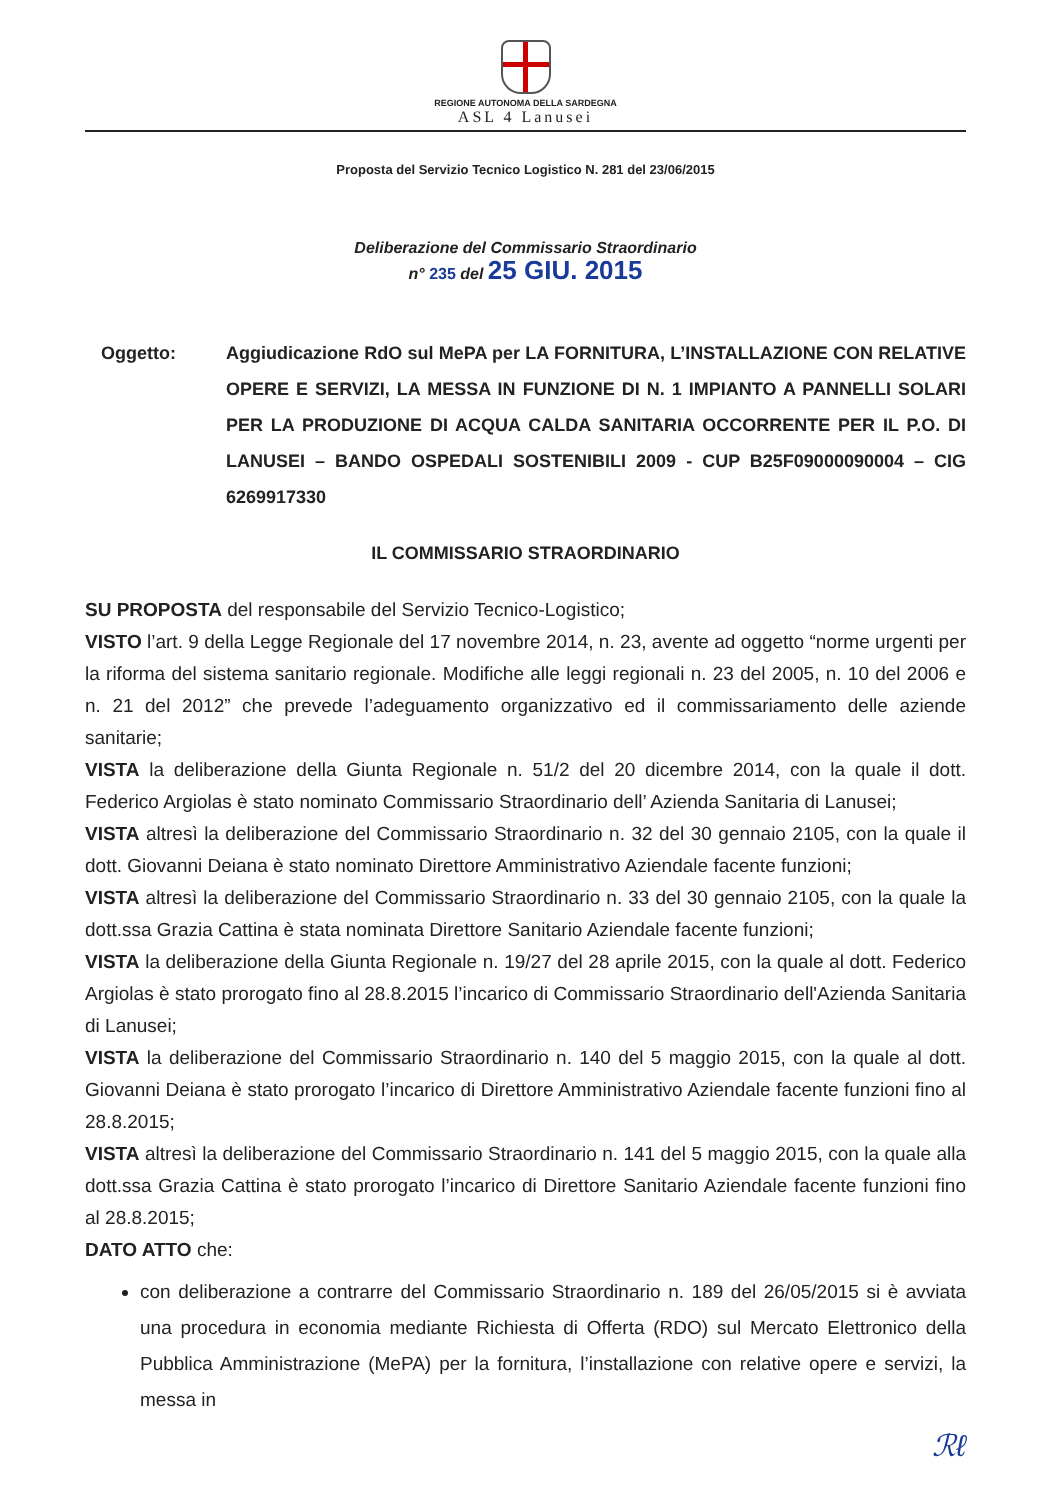REGIONE AUTONOMA DELLA SARDEGNA
ASL 4 Lanusei
Proposta del Servizio Tecnico Logistico N. 281 del 23/06/2015
Deliberazione del Commissario Straordinario
n° 235 del 25 GIU. 2015
Oggetto: Aggiudicazione RdO sul MePA per LA FORNITURA, L’INSTALLAZIONE CON RELATIVE OPERE E SERVIZI, LA MESSA IN FUNZIONE DI N. 1 IMPIANTO A PANNELLI SOLARI PER LA PRODUZIONE DI ACQUA CALDA SANITARIA OCCORRENTE PER IL P.O. DI LANUSEI – BANDO OSPEDALI SOSTENIBILI 2009 - CUP B25F09000090004 – CIG 6269917330
IL COMMISSARIO STRAORDINARIO
SU PROPOSTA del responsabile del Servizio Tecnico-Logistico;
VISTO l’art. 9 della Legge Regionale del 17 novembre 2014, n. 23, avente ad oggetto “norme urgenti per la riforma del sistema sanitario regionale. Modifiche alle leggi regionali n. 23 del 2005, n. 10 del 2006 e n. 21 del 2012” che prevede l’adeguamento organizzativo ed il commissariamento delle aziende sanitarie;
VISTA la deliberazione della Giunta Regionale n. 51/2 del 20 dicembre 2014, con la quale il dott. Federico Argiolas è stato nominato Commissario Straordinario dell’ Azienda Sanitaria di Lanusei;
VISTA altresì la deliberazione del Commissario Straordinario n. 32 del 30 gennaio 2105, con la quale il dott. Giovanni Deiana è stato nominato Direttore Amministrativo Aziendale facente funzioni;
VISTA altresì la deliberazione del Commissario Straordinario n. 33 del 30 gennaio 2105, con la quale la dott.ssa Grazia Cattina è stata nominata Direttore Sanitario Aziendale facente funzioni;
VISTA la deliberazione della Giunta Regionale n. 19/27 del 28 aprile 2015, con la quale al dott. Federico Argiolas è stato prorogato fino al 28.8.2015 l’incarico di Commissario Straordinario dell'Azienda Sanitaria di Lanusei;
VISTA la deliberazione del Commissario Straordinario n. 140 del 5 maggio 2015, con la quale al dott. Giovanni Deiana è stato prorogato l’incarico di Direttore Amministrativo Aziendale facente funzioni fino al 28.8.2015;
VISTA altresì la deliberazione del Commissario Straordinario n. 141 del 5 maggio 2015, con la quale alla dott.ssa Grazia Cattina è stato prorogato l’incarico di Direttore Sanitario Aziendale facente funzioni fino al 28.8.2015;
DATO ATTO che:
con deliberazione a contrarre del Commissario Straordinario n. 189 del 26/05/2015 si è avviata una procedura in economia mediante Richiesta di Offerta (RDO) sul Mercato Elettronico della Pubblica Amministrazione (MePA) per la fornitura, l’installazione con relative opere e servizi, la messa in
ℛℓ